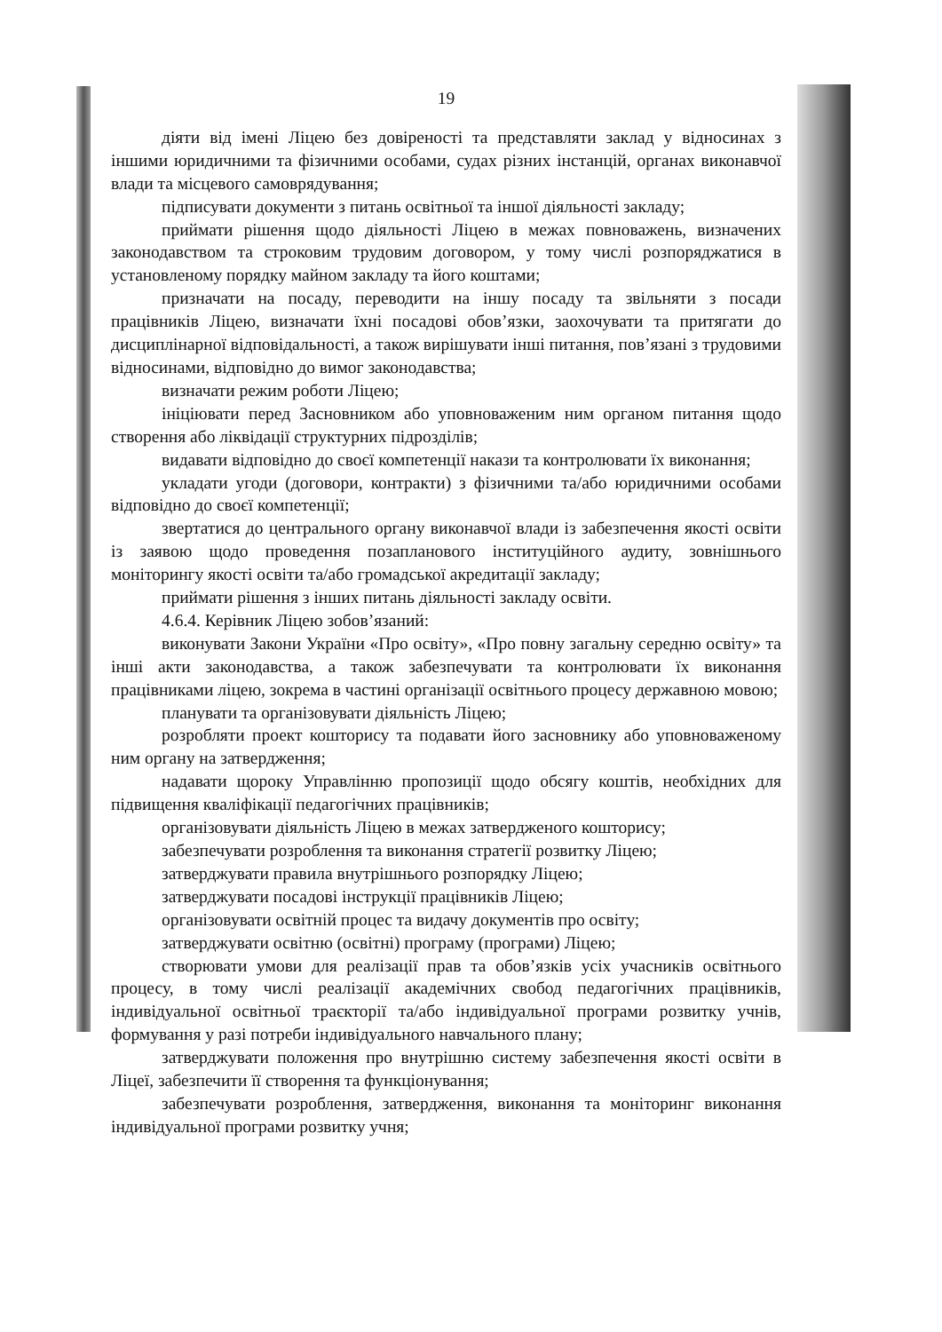19
діяти від імені Ліцею без довіреності та представляти заклад у відносинах з іншими юридичними та фізичними особами, судах різних інстанцій, органах виконавчої влади та місцевого самоврядування;
підписувати документи з питань освітньої та іншої діяльності закладу;
приймати рішення щодо діяльності Ліцею в межах повноважень, визначених законодавством та строковим трудовим договором, у тому числі розпоряджатися в установленому порядку майном закладу та його коштами;
призначати на посаду, переводити на іншу посаду та звільняти з посади працівників Ліцею, визначати їхні посадові обов’язки, заохочувати та притягати до дисциплінарної відповідальності, а також вирішувати інші питання, пов’язані з трудовими відносинами, відповідно до вимог законодавства;
визначати режим роботи Ліцею;
ініціювати перед Засновником або уповноваженим ним органом питання щодо створення або ліквідації структурних підрозділів;
видавати відповідно до своєї компетенції накази та контролювати їх виконання;
укладати угоди (договори, контракти) з фізичними та/або юридичними особами відповідно до своєї компетенції;
звертатися до центрального органу виконавчої влади із забезпечення якості освіти із заявою щодо проведення позапланового інституційного аудиту, зовнішнього моніторингу якості освіти та/або громадської акредитації закладу;
приймати рішення з інших питань діяльності закладу освіти.
4.6.4. Керівник Ліцею зобов’язаний:
виконувати Закони України «Про освіту», «Про повну загальну середню освіту» та інші акти законодавства, а також забезпечувати та контролювати їх виконання працівниками ліцею, зокрема в частині організації освітнього процесу державною мовою;
планувати та організовувати діяльність Ліцею;
розробляти проект кошторису та подавати його засновнику або уповноваженому ним органу на затвердження;
надавати щороку Управлінню пропозиції щодо обсягу коштів, необхідних для підвищення кваліфікації педагогічних працівників;
організовувати діяльність Ліцею в межах затвердженого кошторису;
забезпечувати розроблення та виконання стратегії розвитку Ліцею;
затверджувати правила внутрішнього розпорядку Ліцею;
затверджувати посадові інструкції працівників Ліцею;
організовувати освітній процес та видачу документів про освіту;
затверджувати освітню (освітні) програму (програми) Ліцею;
створювати умови для реалізації прав та обов’язків усіх учасників освітнього процесу, в тому числі реалізації академічних свобод педагогічних працівників, індивідуальної освітньої траєкторії та/або індивідуальної програми розвитку учнів, формування у разі потреби індивідуального навчального плану;
затверджувати положення про внутрішню систему забезпечення якості освіти в Ліцеї, забезпечити її створення та функціонування;
забезпечувати розроблення, затвердження, виконання та моніторинг виконання індивідуальної програми розвитку учня;